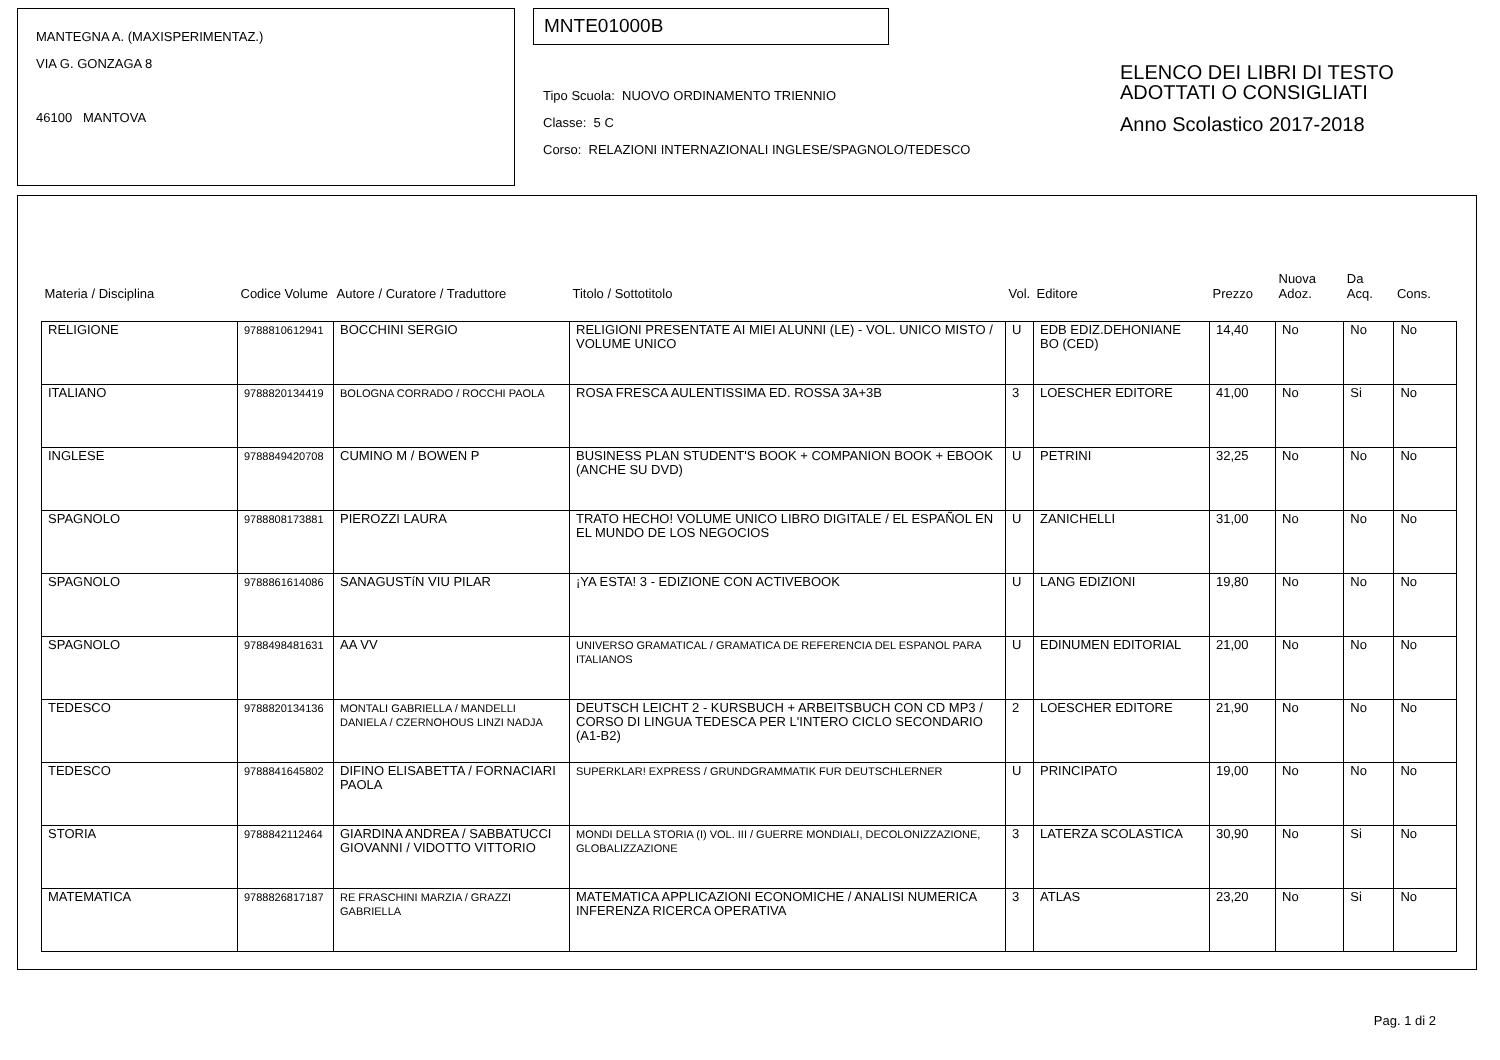MANTEGNA A. (MAXISPERIMENTAZ.)
VIA G. GONZAGA 8
46100 MANTOVA
MNTE01000B
Tipo Scuola: NUOVO ORDINAMENTO TRIENNIO
Classe: 5 C
Corso: RELAZIONI INTERNAZIONALI INGLESE/SPAGNOLO/TEDESCO
ELENCO DEI LIBRI DI TESTO
ADOTTATI O CONSIGLIATI
Anno Scolastico 2017-2018
| Materia / Disciplina | Codice Volume | Autore / Curatore / Traduttore | Titolo / Sottotitolo | Vol. | Editore | Prezzo | Nuova Adoz. | Da Acq. | Cons. |
| --- | --- | --- | --- | --- | --- | --- | --- | --- | --- |
| RELIGIONE | 9788810612941 | BOCCHINI SERGIO | RELIGIONI PRESENTATE AI MIEI ALUNNI (LE) - VOL. UNICO MISTO / VOLUME UNICO | U | EDB EDIZ.DEHONIANE BO (CED) | 14,40 | No | No | No |
| ITALIANO | 9788820134419 | BOLOGNA CORRADO / ROCCHI PAOLA | ROSA FRESCA AULENTISSIMA ED. ROSSA 3A+3B | 3 | LOESCHER EDITORE | 41,00 | No | Si | No |
| INGLESE | 9788849420708 | CUMINO M / BOWEN P | BUSINESS PLAN STUDENT'S BOOK + COMPANION BOOK + EBOOK (ANCHE SU DVD) | U | PETRINI | 32,25 | No | No | No |
| SPAGNOLO | 9788808173881 | PIEROZZI LAURA | TRATO HECHO! VOLUME UNICO LIBRO DIGITALE / EL ESPAÑOL EN EL MUNDO DE LOS NEGOCIOS | U | ZANICHELLI | 31,00 | No | No | No |
| SPAGNOLO | 9788861614086 | SANAGUSTíN VIU PILAR | ¡YA ESTA! 3 - EDIZIONE CON ACTIVEBOOK | U | LANG EDIZIONI | 19,80 | No | No | No |
| SPAGNOLO | 9788498481631 | AA VV | UNIVERSO GRAMATICAL / GRAMATICA DE REFERENCIA DEL ESPANOL PARA ITALIANOS | U | EDINUMEN EDITORIAL | 21,00 | No | No | No |
| TEDESCO | 9788820134136 | MONTALI GABRIELLA / MANDELLI DANIELA / CZERNOHOUS LINZI NADJA | DEUTSCH LEICHT 2 - KURSBUCH + ARBEITSBUCH CON CD MP3 / CORSO DI LINGUA TEDESCA PER L'INTERO CICLO SECONDARIO (A1-B2) | 2 | LOESCHER EDITORE | 21,90 | No | No | No |
| TEDESCO | 9788841645802 | DIFINO ELISABETTA / FORNACIARI PAOLA | SUPERKLAR! EXPRESS / GRUNDGRAMMATIK FUR DEUTSCHLERNER | U | PRINCIPATO | 19,00 | No | No | No |
| STORIA | 9788842112464 | GIARDINA ANDREA / SABBATUCCI GIOVANNI / VIDOTTO VITTORIO | MONDI DELLA STORIA (I) VOL. III / GUERRE MONDIALI, DECOLONIZZAZIONE, GLOBALIZZAZIONE | 3 | LATERZA SCOLASTICA | 30,90 | No | Si | No |
| MATEMATICA | 9788826817187 | RE FRASCHINI MARZIA / GRAZZI GABRIELLA | MATEMATICA APPLICAZIONI ECONOMICHE / ANALISI NUMERICA INFERENZA RICERCA OPERATIVA | 3 | ATLAS | 23,20 | No | Si | No |
Pag. 1 di 2